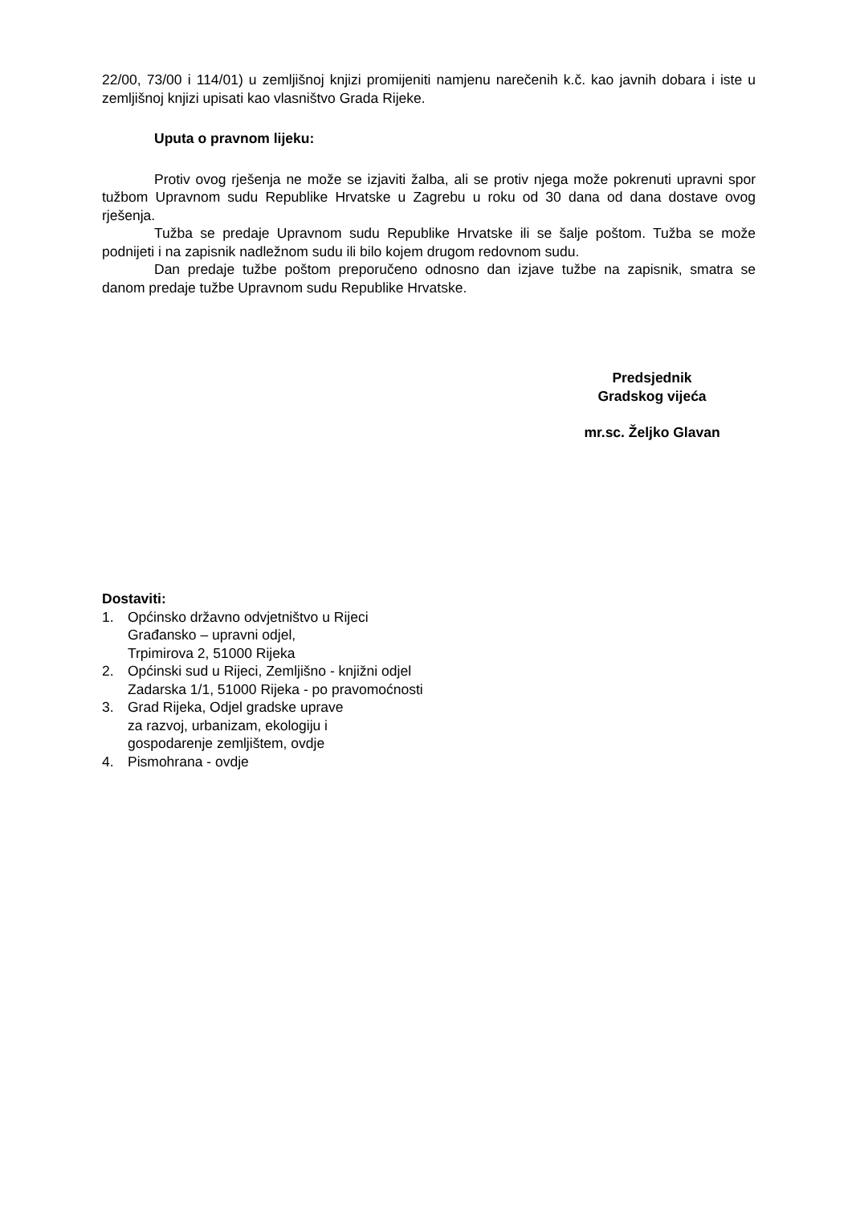22/00, 73/00 i 114/01) u zemljišnoj knjizi promijeniti namjenu narečenih k.č. kao javnih dobara i iste u zemljišnoj knjizi upisati kao vlasništvo Grada Rijeke.
Uputa o pravnom lijeku:
Protiv ovog rješenja ne može se izjaviti žalba, ali se protiv njega može pokrenuti upravni spor tužbom Upravnom sudu Republike Hrvatske u Zagrebu u roku od 30 dana od dana dostave ovog rješenja.
Tužba se predaje Upravnom sudu Republike Hrvatske ili se šalje poštom. Tužba se može podnijeti i na zapisnik nadležnom sudu ili bilo kojem drugom redovnom sudu.
Dan predaje tužbe poštom preporučeno odnosno dan izjave tužbe na zapisnik, smatra se danom predaje tužbe Upravnom sudu Republike Hrvatske.
Predsjednik
Gradskog vijeća
mr.sc. Željko Glavan
Dostaviti:
1. Općinsko državno odvjetništvo u Rijeci
Građansko – upravni odjel,
Trpimirova 2, 51000 Rijeka
2. Općinski sud u Rijeci, Zemljišno - knjižni odjel
Zadarska 1/1, 51000 Rijeka - po pravomoćnosti
3. Grad Rijeka, Odjel gradske uprave
za razvoj, urbanizam, ekologiju i
gospodarenje zemljištem, ovdje
4. Pismohrana - ovdje